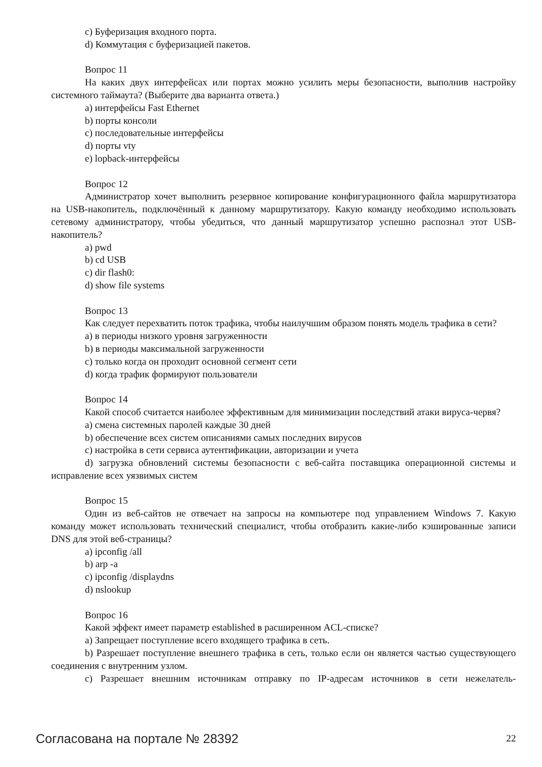c) Буферизация входного порта.
d) Коммутация с буферизацией пакетов.
Вопрос 11
На каких двух интерфейсах или портах можно усилить меры безопасности, выполнив настройку системного таймаута? (Выберите два варианта ответа.)
a) интерфейсы Fast Ethernet
b) порты консоли
c) последовательные интерфейсы
d) порты vty
e) lopback-интерфейсы
Вопрос 12
Администратор хочет выполнить резервное копирование конфигурационного файла маршрутизатора на USB-накопитель, подключённый к данному маршрутизатору. Какую команду необходимо использовать сетевому администратору, чтобы убедиться, что данный маршрутизатор успешно распознал этот USB-накопитель?
a) pwd
b) cd USB
c) dir flash0:
d) show file systems
Вопрос 13
Как следует перехватить поток трафика, чтобы наилучшим образом понять модель трафика в сети?
a) в периоды низкого уровня загруженности
b) в периоды максимальной загруженности
c) только когда он проходит основной сегмент сети
d) когда трафик формируют пользователи
Вопрос 14
Какой способ считается наиболее эффективным для минимизации последствий атаки вируса-червя?
a) смена системных паролей каждые 30 дней
b) обеспечение всех систем описаниями самых последних вирусов
c) настройка в сети сервиса аутентификации, авторизации и учета
d) загрузка обновлений системы безопасности с веб-сайта поставщика операционной системы и исправление всех уязвимых систем
Вопрос 15
Один из веб-сайтов не отвечает на запросы на компьютере под управлением Windows 7. Какую команду может использовать технический специалист, чтобы отобразить какие-либо кэшированные записи DNS для этой веб-страницы?
a) ipconfig /all
b) arp -a
c) ipconfig /displaydns
d) nslookup
Вопрос 16
Какой эффект имеет параметр established в расширенном ACL-списке?
a) Запрещает поступление всего входящего трафика в сеть.
b) Разрешает поступление внешнего трафика в сеть, только если он является частью существующего соединения с внутренним узлом.
c) Разрешает внешним источникам отправку по IP-адресам источников в сети нежелатель-
Согласована на портале № 28392 22